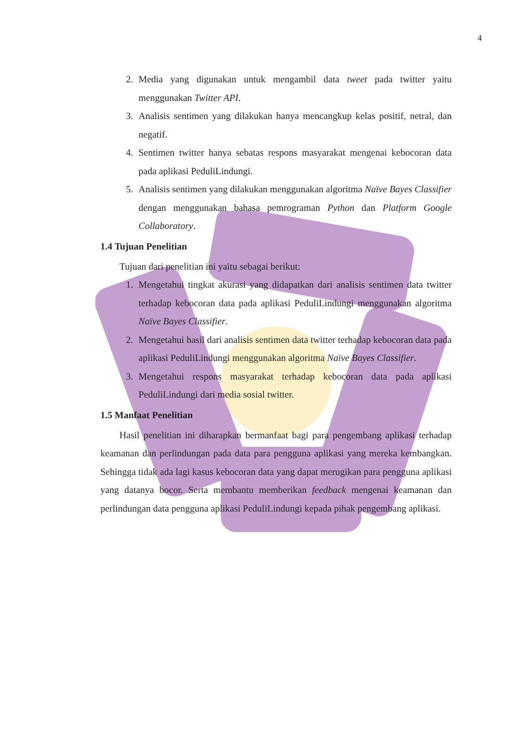4
2. Media yang digunakan untuk mengambil data tweet pada twitter yaitu menggunakan Twitter API.
3. Analisis sentimen yang dilakukan hanya mencangkup kelas positif, netral, dan negatif.
4. Sentimen twitter hanya sebatas respons masyarakat mengenai kebocoran data pada aplikasi PeduliLindungi.
5. Analisis sentimen yang dilakukan menggunakan algoritma Naïve Bayes Classifier dengan menggunakan bahasa pemrograman Python dan Platform Google Collaboratory.
1.4 Tujuan Penelitian
Tujuan dari penelitian ini yaitu sebagai berikut:
1. Mengetahui tingkat akurasi yang didapatkan dari analisis sentimen data twitter terhadap kebocoran data pada aplikasi PeduliLindungi menggunakan algoritma Naïve Bayes Classifier.
2. Mengetahui hasil dari analisis sentimen data twitter terhadap kebocoran data pada aplikasi PeduliLindungi menggunakan algoritma Naïve Bayes Classifier.
3. Mengetahui respons masyarakat terhadap kebocoran data pada aplikasi PeduliLindungi dari media sosial twitter.
1.5 Manfaat Penelitian
Hasil penelitian ini diharapkan bermanfaat bagi para pengembang aplikasi terhadap keamanan dan perlindungan pada data para pengguna aplikasi yang mereka kembangkan. Sehingga tidak ada lagi kasus kebocoran data yang dapat merugikan para pengguna aplikasi yang datanya bocor. Serta membantu memberikan feedback mengenai keamanan dan perlindungan data pengguna aplikasi PeduliLindungi kepada pihak pengembang aplikasi.